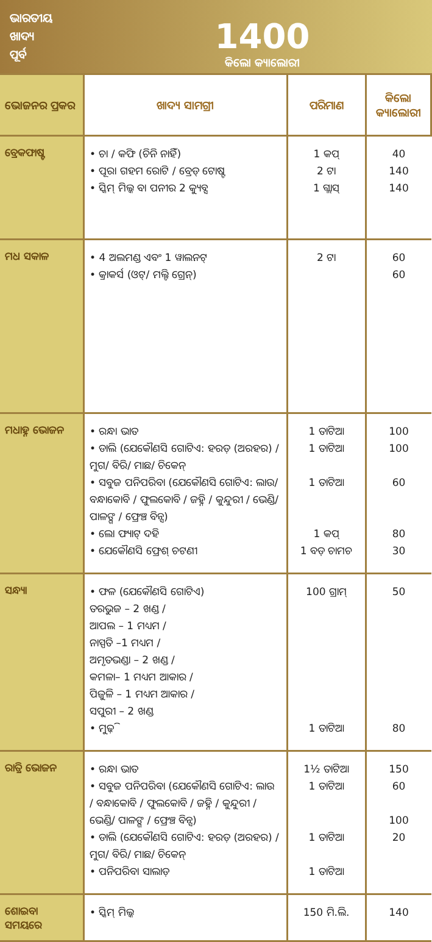ଭାରତୀୟ
ଖାଦ୍ୟ
ପୂର୍ବ
1400
କିଲୋ କ୍ୟାଲୋରୀ
| ଭୋଜନର ପ୍ରକର | ଖାଦ୍ୟ ସାମଗ୍ରୀ | ପରିମାଣ | କିଲୋ କ୍ୟାଲୋରୀ |
| --- | --- | --- | --- |
| ବ୍ରେକଫାଷ୍ଟ | • ଚା / କଫି (ଚିନି ନାହିଁ) • ପୂରା ଗହମ ରୋଟି / ବ୍ରେଡ୍ ଟୋଷ୍ଟ • ସ୍କିମ୍ ମିଲ୍କ ବା ପନୀର 2 କ୍ୟୁବ୍ସ | 1 କପ୍ 2 ଟା 1 ଗ୍ଲାସ୍ | 40 140 140 |
| ମଧ ସକାଳ | • 4 ଅଲମଣ୍ଡ ଏବଂ 1 ୱାଲନଟ୍ • କ୍ରାକର୍ସ (ଓଟ୍/ ମଲ୍ଟି ଗ୍ରେନ୍) | 2 ଟା | 60 60 |
| ମଧାହ୍ନ ଭୋଜନ | • ରନ୍ଧା ଭାତ • ଡାଲି (ଯେକୌଣସି ଗୋଟିଏ: ହରଡ଼ (ଅରହର) / ମୁଗ/ ବିରି/ ମାଛ/ ଚିକେନ୍ • ସବୁଜ ପନିପରିବା (ଯେକୌଣସି ଗୋଟିଏ: ଲାଉ/ ବନ୍ଧାକୋବି / ଫୁଲକୋବି / ଜହ୍ନି / କୁନ୍ଦୁରୀ / ଭେଣ୍ଡି/ ପାଳଙ୍ଗ / ଫ୍ରେଞ୍ଚ ବିନ୍ସ) • ଲୋ ଫ୍ୟାଟ୍ ଦହି • ଯେକୌଣସି ଫ୍ରେଶ୍ ଚଟଣୀ | 1 ତାଟିଆ 1 ତାଟିଆ 1 ତାଟିଆ 1 କପ୍ 1 ବଡ଼ ଚାମଚ | 100 100 60 80 30 |
| ସନ୍ଧ୍ୟା | • ଫଳ (ଯେକୌଣସି ଗୋଟିଏ) ତରଭୁଜ – 2 ଖଣ୍ଡ / ଆପଲ – 1 ମଧ୍ୟମ / ନାସ୍ପତି –1 ମଧ୍ୟମ / ଅମୃତଭଣ୍ଡା – 2 ଖଣ୍ଡ / କମଳା– 1 ମଧ୍ୟମ ଆକାର / ପିଜୁଳି – 1 ମଧ୍ୟମ ଆକାର / ସପୁରୀ – 2 ଖଣ୍ଡ • ମୁଢ଼ି | 100 ଗ୍ରାମ୍ 1 ତାଟିଆ | 50 80 |
| ରାତ୍ରି ଭୋଜନ | • ରନ୍ଧା ଭାତ • ସବୁଜ ପନିପରିବା (ଯେକୌଣସି ଗୋଟିଏ: ଲାଉ / ବନ୍ଧାକୋବି / ଫୁଲକୋବି / ଜହ୍ନି / କୁନ୍ଦୁରୀ / ଭେଣ୍ଡି/ ପାଳଙ୍ଗ / ଫ୍ରେଞ୍ଚ ବିନ୍ସ) • ଡାଲି (ଯେକୌଣସି ଗୋଟିଏ: ହରଡ଼ (ଅରହର) / ମୁଗ/ ବିରି/ ମାଛ/ ଚିକେନ୍ • ପନିପରିବା ସାଲାଡ଼ | 1½ ତାଟିଆ 1 ତାଟିଆ 1 ତାଟିଆ 1 ତାଟିଆ | 150 60 100 20 |
| ଶୋଇବା ସମୟରେ | • ସ୍କିମ୍ ମିଲ୍କ | 150 ମି.ଲି. | 140 |